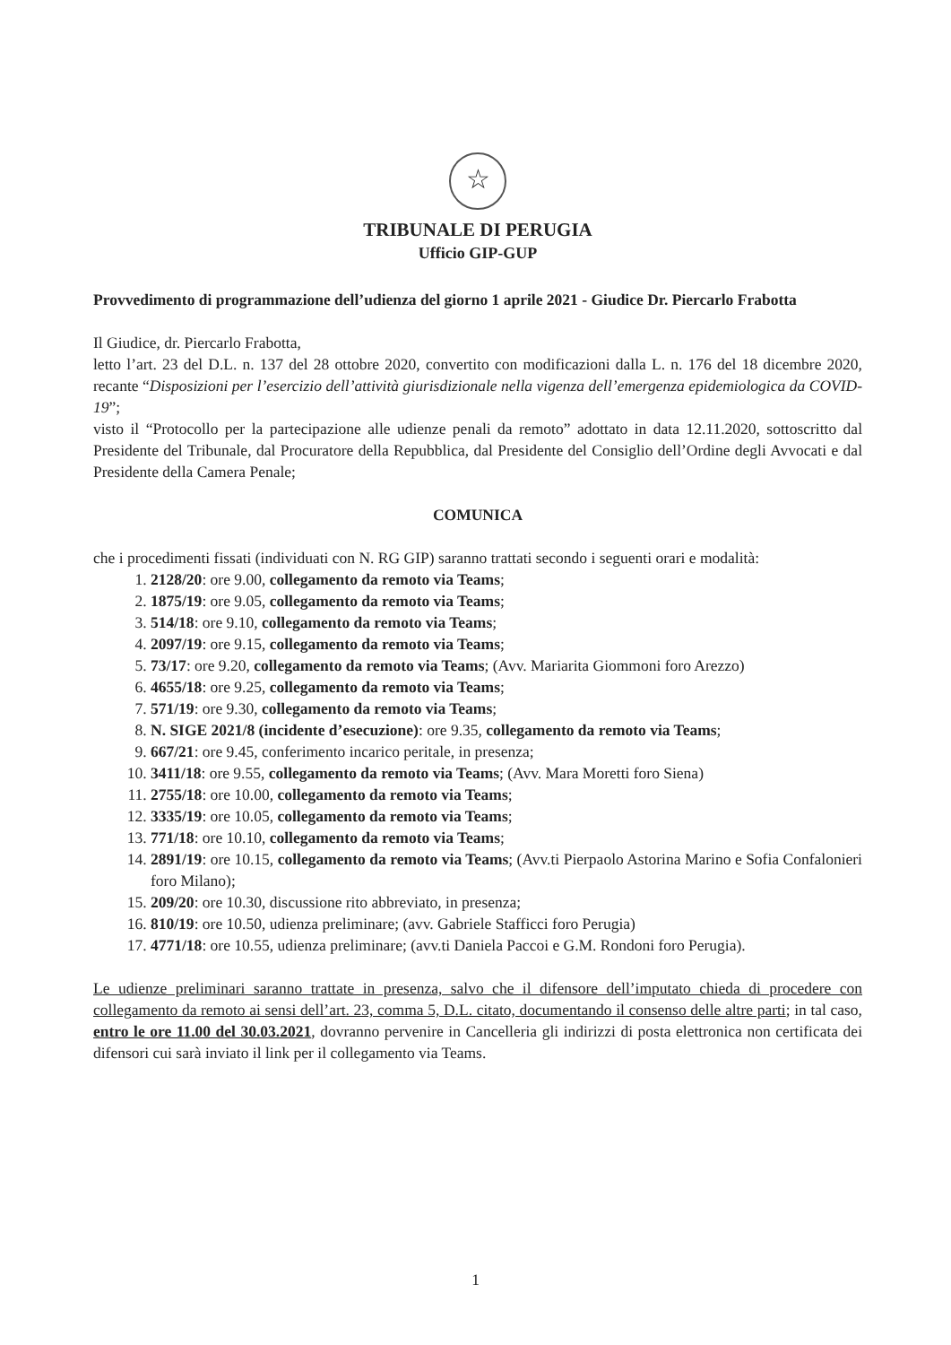☆
TRIBUNALE DI PERUGIA
Ufficio GIP-GUP
Provvedimento di programmazione dell’udienza del giorno 1 aprile 2021 - Giudice Dr. Piercarlo Frabotta
Il Giudice, dr. Piercarlo Frabotta,
letto l’art. 23 del D.L. n. 137 del 28 ottobre 2020, convertito con modificazioni dalla L. n. 176 del 18 dicembre 2020, recante “Disposizioni per l’esercizio dell’attività giurisdizionale nella vigenza dell’emergenza epidemiologica da COVID-19”;
visto il “Protocollo per la partecipazione alle udienze penali da remoto” adottato in data 12.11.2020, sottoscritto dal Presidente del Tribunale, dal Procuratore della Repubblica, dal Presidente del Consiglio dell’Ordine degli Avvocati e dal Presidente della Camera Penale;
COMUNICA
che i procedimenti fissati (individuati con N. RG GIP) saranno trattati secondo i seguenti orari e modalità:
1. 2128/20: ore 9.00, collegamento da remoto via Teams;
2. 1875/19: ore 9.05, collegamento da remoto via Teams;
3. 514/18: ore 9.10, collegamento da remoto via Teams;
4. 2097/19: ore 9.15, collegamento da remoto via Teams;
5. 73/17: ore 9.20, collegamento da remoto via Teams; (Avv. Mariarita Giommoni foro Arezzo)
6. 4655/18: ore 9.25, collegamento da remoto via Teams;
7. 571/19: ore 9.30, collegamento da remoto via Teams;
8. N. SIGE 2021/8 (incidente d’esecuzione): ore 9.35, collegamento da remoto via Teams;
9. 667/21: ore 9.45, conferimento incarico peritale, in presenza;
10. 3411/18: ore 9.55, collegamento da remoto via Teams; (Avv. Mara Moretti foro Siena)
11. 2755/18: ore 10.00, collegamento da remoto via Teams;
12. 3335/19: ore 10.05, collegamento da remoto via Teams;
13. 771/18: ore 10.10, collegamento da remoto via Teams;
14. 2891/19: ore 10.15, collegamento da remoto via Teams; (Avv.ti Pierpaolo Astorina Marino e Sofia Confalonieri foro Milano);
15. 209/20: ore 10.30, discussione rito abbreviato, in presenza;
16. 810/19: ore 10.50, udienza preliminare; (avv. Gabriele Stafficci foro Perugia)
17. 4771/18: ore 10.55, udienza preliminare; (avv.ti Daniela Paccoi e G.M. Rondoni foro Perugia).
Le udienze preliminari saranno trattate in presenza, salvo che il difensore dell’imputato chieda di procedere con collegamento da remoto ai sensi dell’art. 23, comma 5, D.L. citato, documentando il consenso delle altre parti; in tal caso, entro le ore 11.00 del 30.03.2021, dovranno pervenire in Cancelleria gli indirizzi di posta elettronica non certificata dei difensori cui sarà inviato il link per il collegamento via Teams.
1